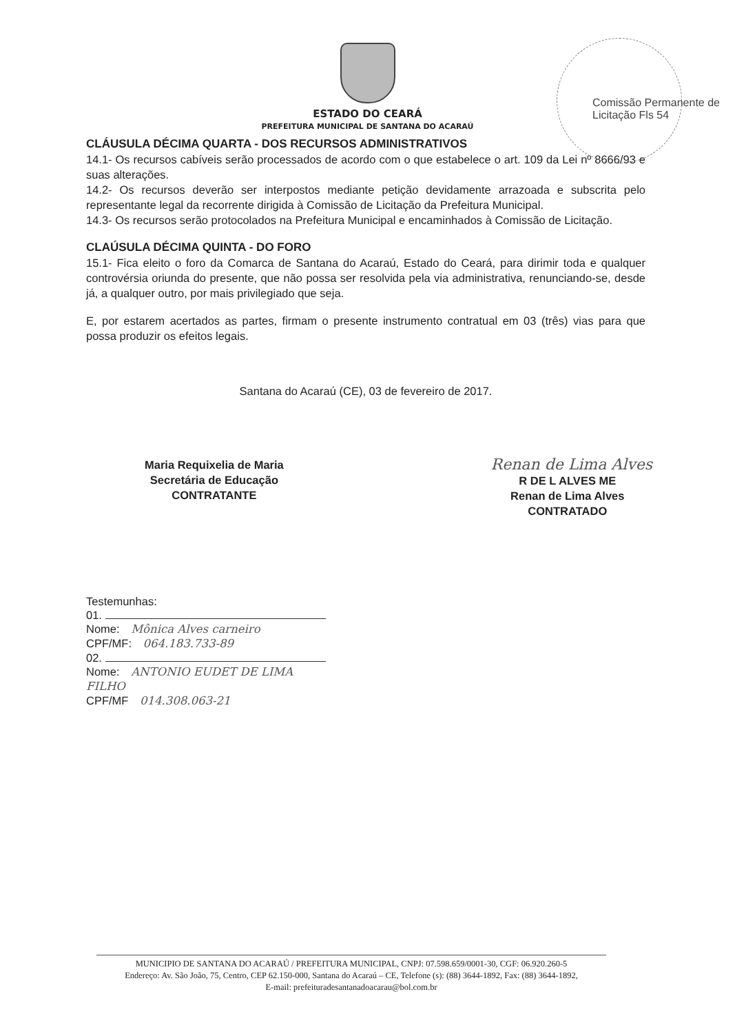Comissão Permanente de Licitação Fls 54
ESTADO DO CEARÁ
PREFEITURA MUNICIPAL DE SANTANA DO ACARAÚ
CLÁUSULA DÉCIMA QUARTA - DOS RECURSOS ADMINISTRATIVOS
14.1- Os recursos cabíveis serão processados de acordo com o que estabelece o art. 109 da Lei nº 8666/93 e suas alterações.
14.2- Os recursos deverão ser interpostos mediante petição devidamente arrazoada e subscrita pelo representante legal da recorrente dirigida à Comissão de Licitação da Prefeitura Municipal.
14.3- Os recursos serão protocolados na Prefeitura Municipal e encaminhados à Comissão de Licitação.
CLAÚSULA DÉCIMA QUINTA - DO FORO
15.1- Fica eleito o foro da Comarca de Santana do Acaraú, Estado do Ceará, para dirimir toda e qualquer controvérsia oriunda do presente, que não possa ser resolvida pela via administrativa, renunciando-se, desde já, a qualquer outro, por mais privilegiado que seja.
E, por estarem acertados as partes, firmam o presente instrumento contratual em 03 (três) vias para que possa produzir os efeitos legais.
Santana do Acaraú (CE), 03 de fevereiro de 2017.
Maria Requixelia de Maria
Secretária de Educação
CONTRATANTE
Renan de Lima Alves
R DE L ALVES ME
Renan de Lima Alves
CONTRATADO
Testemunhas:
01.
Nome: Mônica Alves carneiro
CPF/MF: 064.183.733-89
02.
Nome: ANTONIO EUDET DE LIMA FILHO
CPF/MF 014.308.063-21
MUNICIPIO DE SANTANA DO ACARAÚ / PREFEITURA MUNICIPAL, CNPJ: 07.598.659/0001-30, CGF: 06.920.260-5
Endereço: Av. São João, 75, Centro, CEP 62.150-000, Santana do Acaraú – CE, Telefone (s): (88) 3644-1892, Fax: (88) 3644-1892,
E-mail: prefeituradesantanadoacarau@bol.com.br